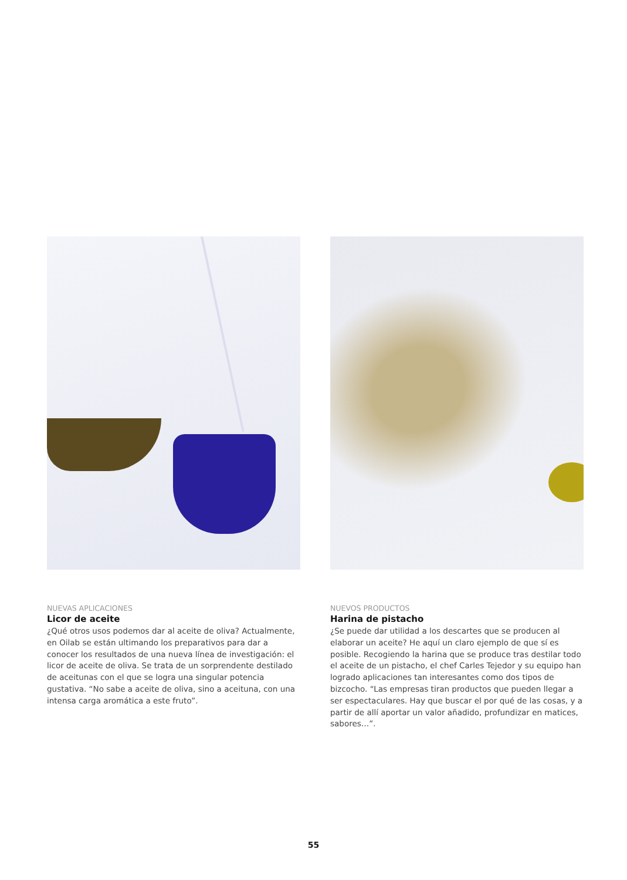NUEVAS APLICACIONES
Licor de aceite
¿Qué otros usos podemos dar al aceite de oliva? Actualmente, en Oilab se están ultimando los preparativos para dar a conocer los resultados de una nueva línea de investigación: el licor de aceite de oliva. Se trata de un sorprendente destilado de aceitunas con el que se logra una singular potencia gustativa. “No sabe a aceite de oliva, sino a aceituna, con una intensa carga aromática a este fruto”.
NUEVOS PRODUCTOS
Harina de pistacho
¿Se puede dar utilidad a los descartes que se producen al elaborar un aceite? He aquí un claro ejemplo de que sí es posible. Recogiendo la harina que se produce tras destilar todo el aceite de un pistacho, el chef Carles Tejedor y su equipo han logrado aplicaciones tan interesantes como dos tipos de bizcocho. “Las empresas tiran productos que pueden llegar a ser espectaculares. Hay que buscar el por qué de las cosas, y a partir de allí aportar un valor añadido, profundizar en matices, sabores…”.
55